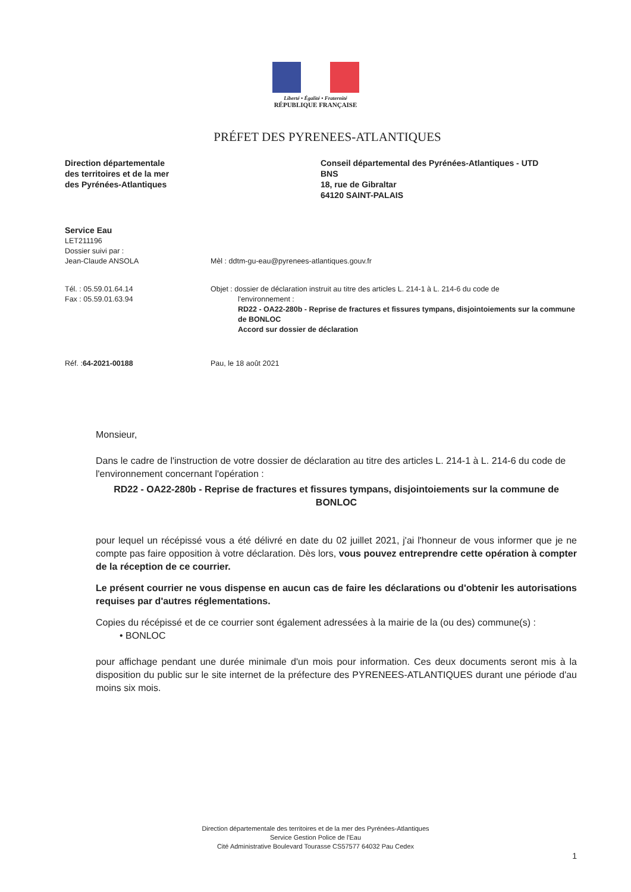Liberté • Égalité • Fraternité
RÉPUBLIQUE FRANÇAISE
PRÉFET DES PYRENEES-ATLANTIQUES
Direction départementale
des territoires et de la mer
des Pyrénées-Atlantiques
Conseil départemental des Pyrénées-Atlantiques - UTD
BNS
18, rue de Gibraltar
64120 SAINT-PALAIS
Service Eau
LET211196
Dossier suivi par :
Jean-Claude ANSOLA
Mèl : ddtm-gu-eau@pyrenees-atlantiques.gouv.fr
Tél. : 05.59.01.64.14
Fax : 05.59.01.63.94
Objet : dossier de déclaration instruit au titre des articles L. 214-1 à L. 214-6 du code de
l'environnement :
RD22 - OA22-280b - Reprise de fractures et fissures tympans, disjointoiements sur la commune de BONLOC
Accord sur dossier de déclaration
Réf. :64-2021-00188 Pau, le 18 août 2021
Monsieur,
Dans le cadre de l'instruction de votre dossier de déclaration au titre des articles L. 214-1 à L. 214-6 du code de l'environnement concernant l'opération :
RD22 - OA22-280b - Reprise de fractures et fissures tympans, disjointoiements sur la commune de BONLOC
pour lequel un récépissé vous a été délivré en date du 02 juillet 2021, j'ai l'honneur de vous informer que je ne compte pas faire opposition à votre déclaration. Dès lors, vous pouvez entreprendre cette opération à compter de la réception de ce courrier.
Le présent courrier ne vous dispense en aucun cas de faire les déclarations ou d'obtenir les autorisations requises par d'autres réglementations.
Copies du récépissé et de ce courrier sont également adressées à la mairie de la (ou des) commune(s) :
• BONLOC
pour affichage pendant une durée minimale d'un mois pour information. Ces deux documents seront mis à la disposition du public sur le site internet de la préfecture des PYRENEES-ATLANTIQUES durant une période d'au moins six mois.
Direction départementale des territoires et de la mer des Pyrénées-Atlantiques
Service Gestion Police de l'Eau
Cité Administrative Boulevard Tourasse CS57577 64032 Pau Cedex
1